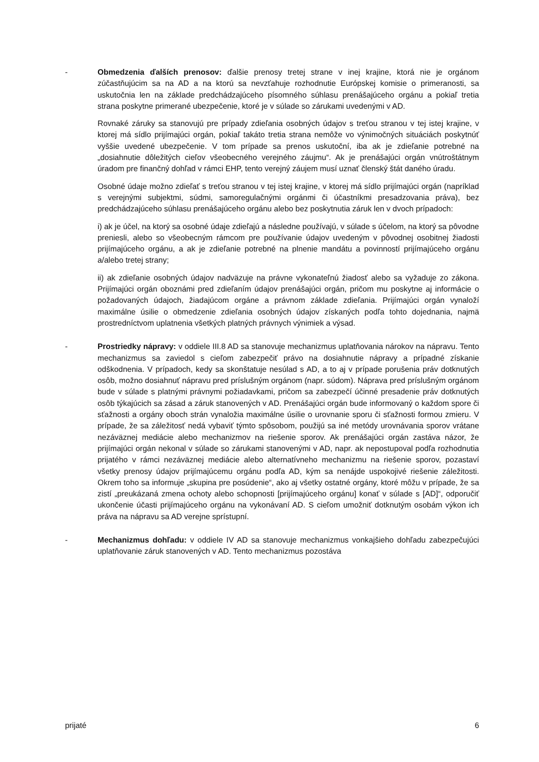- Obmedzenia ďalších prenosov: ďalšie prenosy tretej strane v inej krajine, ktorá nie je orgánom zúčastňujúcim sa na AD a na ktorú sa nevzťahuje rozhodnutie Európskej komisie o primeranosti, sa uskutočnia len na základe predchádzajúceho písomného súhlasu prenášajúceho orgánu a pokiaľ tretia strana poskytne primerané ubezpečenie, ktoré je v súlade so zárukami uvedenými v AD.
Rovnaké záruky sa stanovujú pre prípady zdieľania osobných údajov s treťou stranou v tej istej krajine, v ktorej má sídlo prijímajúci orgán, pokiaľ takáto tretia strana nemôže vo výnimočných situáciách poskytnúť vyššie uvedené ubezpečenie. V tom prípade sa prenos uskutoční, iba ak je zdieľanie potrebné na „dosiahnutie dôležitých cieľov všeobecného verejného záujmu“. Ak je prenášajúci orgán vnútroštátnym úradom pre finančný dohľad v rámci EHP, tento verejný záujem musí uznať členský štát daného úradu.
Osobné údaje možno zdieľať s treťou stranou v tej istej krajine, v ktorej má sídlo prijímajúci orgán (napríklad s verejnými subjektmi, súdmi, samoregulačnými orgánmi či účastníkmi presadzovania práva), bez predchádzajúceho súhlasu prenášajúceho orgánu alebo bez poskytnutia záruk len v dvoch prípadoch:
i) ak je účel, na ktorý sa osobné údaje zdieľajú a následne používajú, v súlade s účelom, na ktorý sa pôvodne preniesli, alebo so všeobecným rámcom pre používanie údajov uvedeným v pôvodnej osobitnej žiadosti prijímajúceho orgánu, a ak je zdieľanie potrebné na plnenie mandátu a povinností prijímajúceho orgánu a/alebo tretej strany;
ii) ak zdieľanie osobných údajov nadväzuje na právne vykonateľnú žiadosť alebo sa vyžaduje zo zákona. Prijímajúci orgán oboznámi pred zdieľaním údajov prenášajúci orgán, pričom mu poskytne aj informácie o požadovaných údajoch, žiadajúcom orgáne a právnom základe zdieľania. Prijímajúci orgán vynaloží maximálne úsilie o obmedzenie zdieľania osobných údajov získaných podľa tohto dojednania, najmä prostredníctvom uplatnenia všetkých platných právnych výnimiek a výsad.
- Prostriedky nápravy: v oddiele III.8 AD sa stanovuje mechanizmus uplatňovania nárokov na nápravu. Tento mechanizmus sa zaviedol s cieľom zabezpečiť právo na dosiahnutie nápravy a prípadné získanie odškodnenia. V prípadoch, kedy sa skonštatuje nesúlad s AD, a to aj v prípade porušenia práv dotknutých osôb, možno dosiahnuť nápravu pred príslušným orgánom (napr. súdom). Náprava pred príslušným orgánom bude v súlade s platnými právnymi požiadavkami, pričom sa zabezpečí účinné presadenie práv dotknutých osôb týkajúcich sa zásad a záruk stanovených v AD. Prenášajúci orgán bude informovaný o každom spore či sťažnosti a orgány oboch strán vynaložia maximálne úsilie o urovnanie sporu či sťažnosti formou zmieru. V prípade, že sa záležitosť nedá vybaviť týmto spôsobom, použijú sa iné metódy urovnávania sporov vrátane nezáväznej mediácie alebo mechanizmov na riešenie sporov. Ak prenášajúci orgán zastáva názor, že prijímajúci orgán nekonal v súlade so zárukami stanovenými v AD, napr. ak nepostupoval podľa rozhodnutia prijatého v rámci nezáväznej mediácie alebo alternatívneho mechanizmu na riešenie sporov, pozastaví všetky prenosy údajov prijímajúcemu orgánu podľa AD, kým sa nenájde uspokojivé riešenie záležitosti. Okrem toho sa informuje „skupina pre posúdenie“, ako aj všetky ostatné orgány, ktoré môžu v prípade, že sa zistí „preukázaná zmena ochoty alebo schopnosti [prijímajúceho orgánu] konať v súlade s [AD]“, odporučiť ukončenie účasti prijímajúceho orgánu na vykonávaní AD. S cieľom umožniť dotknutým osobám výkon ich práva na nápravu sa AD verejne sprístupní.
- Mechanizmus dohľadu: v oddiele IV AD sa stanovuje mechanizmus vonkajšieho dohľadu zabezpečujúci uplatňovanie záruk stanovených v AD. Tento mechanizmus pozostáva
prijaté 6